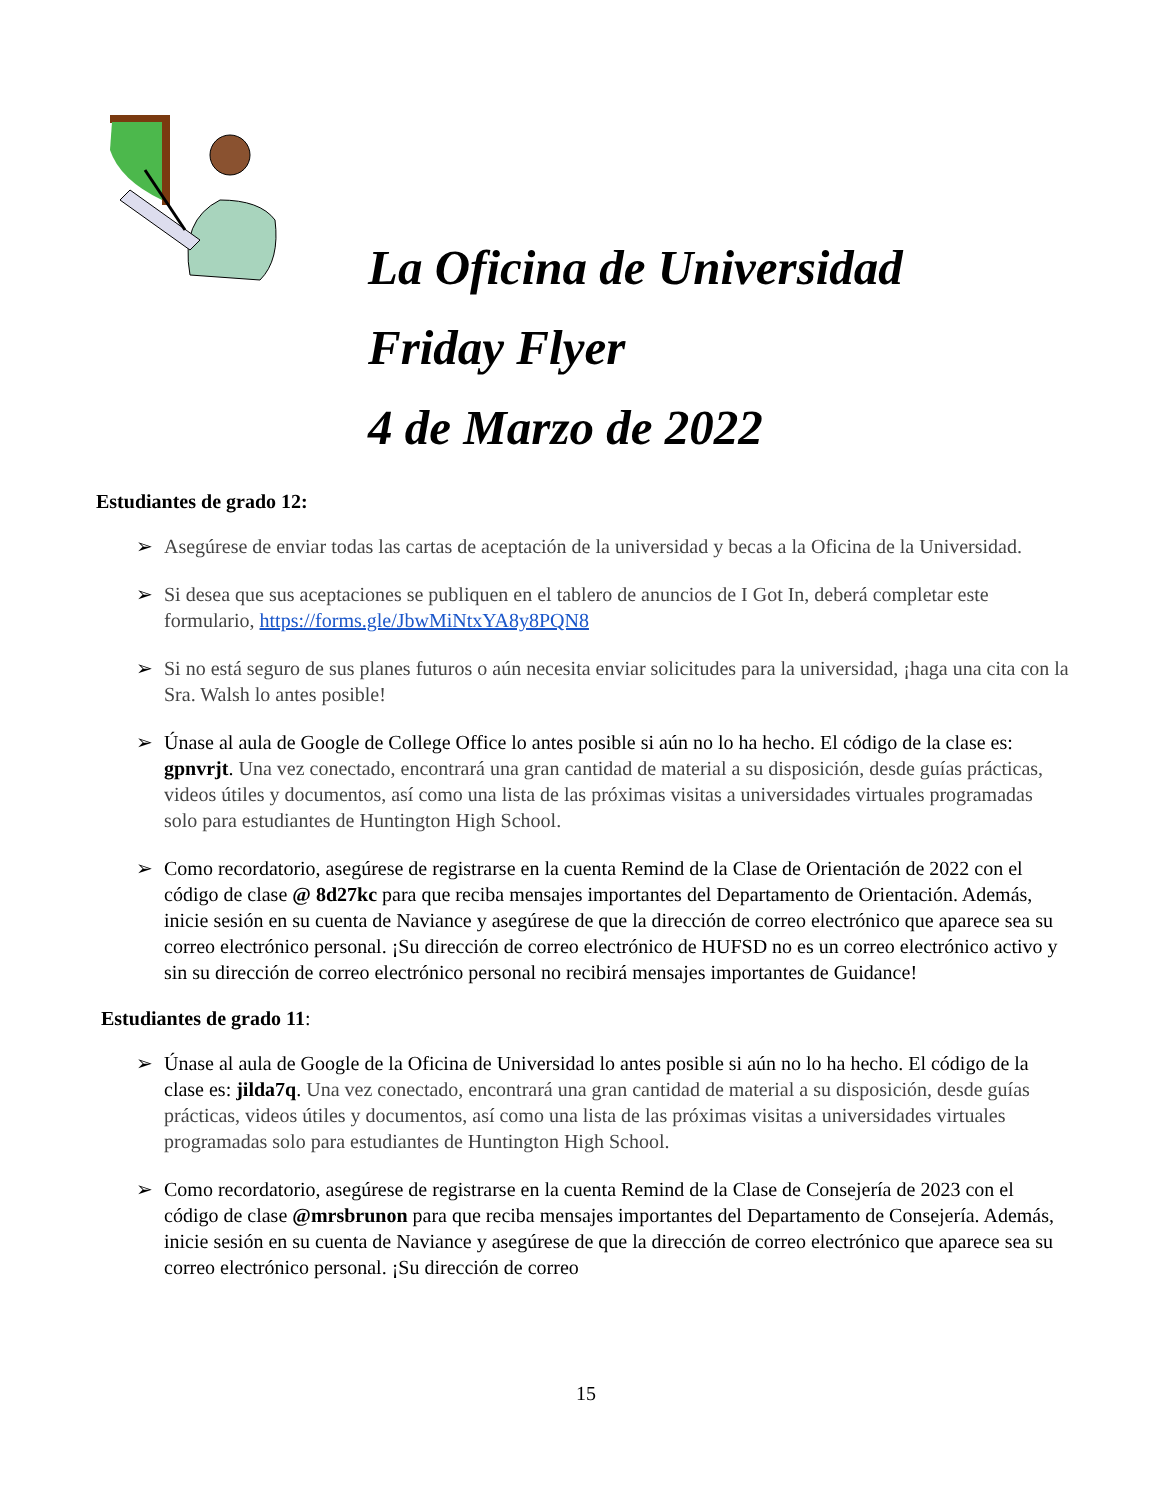La Oficina de Universidad
Friday Flyer
4 de Marzo de 2022
Estudiantes de grado 12:
➢ Asegúrese de enviar todas las cartas de aceptación de la universidad y becas a la Oficina de la Universidad.
➢ Si desea que sus aceptaciones se publiquen en el tablero de anuncios de I Got In, deberá completar este formulario, https://forms.gle/JbwMiNtxYA8y8PQN8
➢ Si no está seguro de sus planes futuros o aún necesita enviar solicitudes para la universidad, ¡haga una cita con la Sra. Walsh lo antes posible!
➢ Únase al aula de Google de College Office lo antes posible si aún no lo ha hecho. El código de la clase es: gpnvrjt. Una vez conectado, encontrará una gran cantidad de material a su disposición, desde guías prácticas, videos útiles y documentos, así como una lista de las próximas visitas a universidades virtuales programadas solo para estudiantes de Huntington High School.
➢ Como recordatorio, asegúrese de registrarse en la cuenta Remind de la Clase de Orientación de 2022 con el código de clase @ 8d27kc para que reciba mensajes importantes del Departamento de Orientación. Además, inicie sesión en su cuenta de Naviance y asegúrese de que la dirección de correo electrónico que aparece sea su correo electrónico personal. ¡Su dirección de correo electrónico de HUFSD no es un correo electrónico activo y sin su dirección de correo electrónico personal no recibirá mensajes importantes de Guidance!
Estudiantes de grado 11:
➢ Únase al aula de Google de la Oficina de Universidad lo antes posible si aún no lo ha hecho. El código de la clase es: jilda7q. Una vez conectado, encontrará una gran cantidad de material a su disposición, desde guías prácticas, videos útiles y documentos, así como una lista de las próximas visitas a universidades virtuales programadas solo para estudiantes de Huntington High School.
➢ Como recordatorio, asegúrese de registrarse en la cuenta Remind de la Clase de Consejería de 2023 con el código de clase @mrsbrunon para que reciba mensajes importantes del Departamento de Consejería. Además, inicie sesión en su cuenta de Naviance y asegúrese de que la dirección de correo electrónico que aparece sea su correo electrónico personal. ¡Su dirección de correo
15